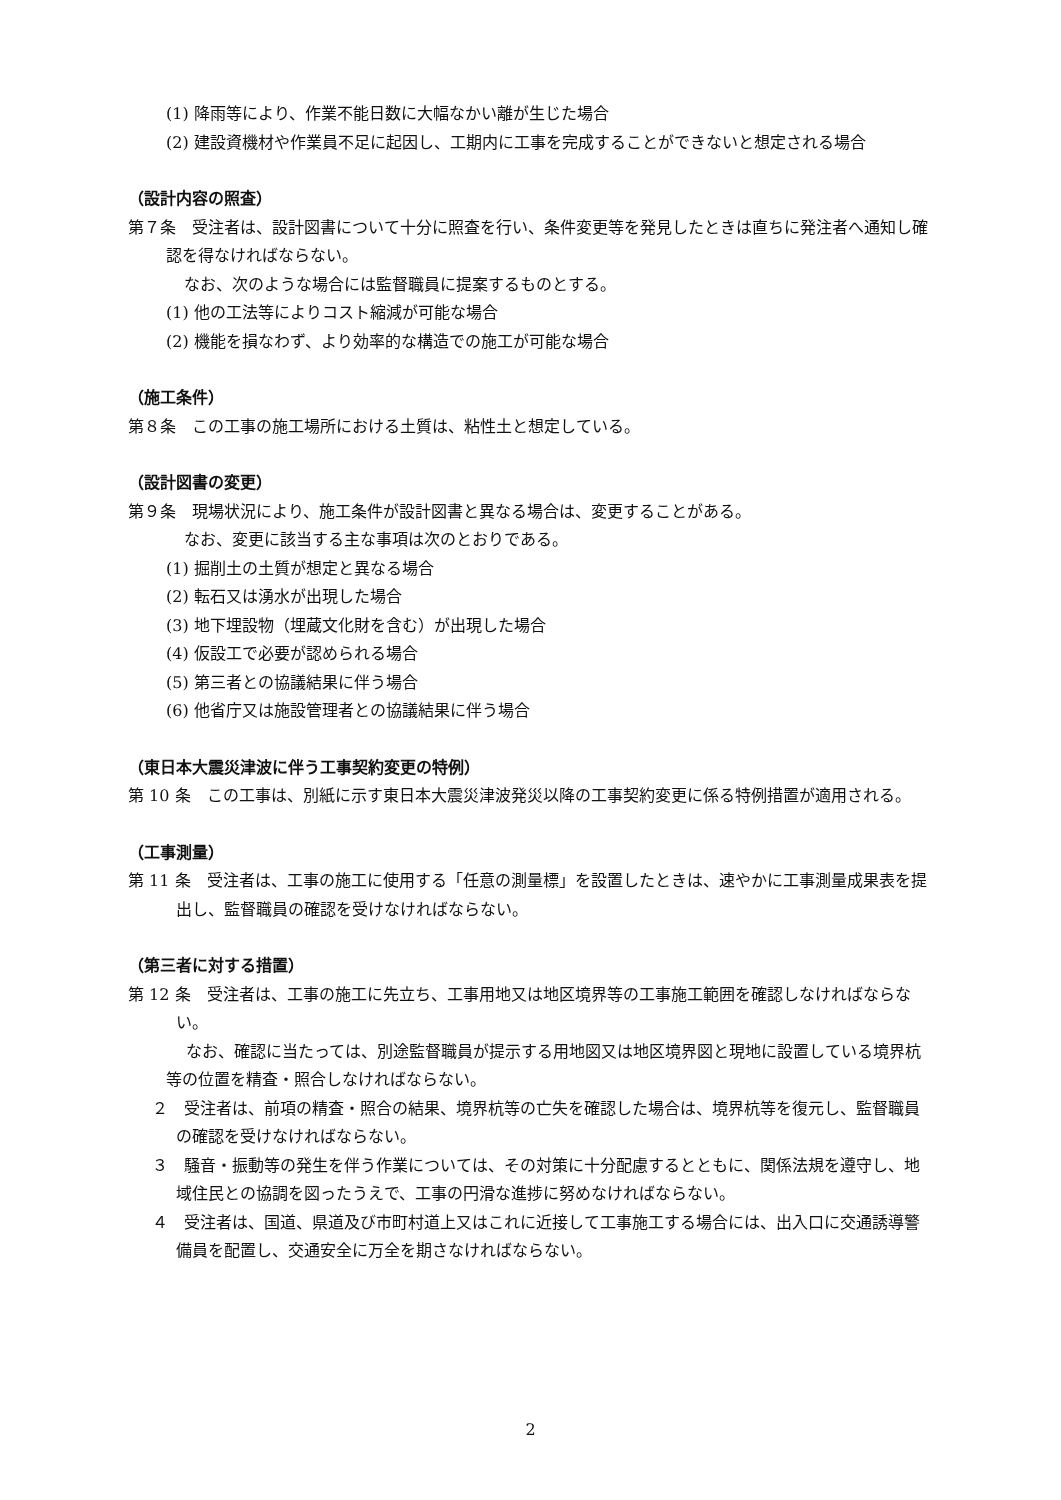(1) 降雨等により、作業不能日数に大幅なかい離が生じた場合
(2) 建設資機材や作業員不足に起因し、工期内に工事を完成することができないと想定される場合
（設計内容の照査）
第７条　受注者は、設計図書について十分に照査を行い、条件変更等を発見したときは直ちに発注者へ通知し確認を得なければならない。
なお、次のような場合には監督職員に提案するものとする。
(1) 他の工法等によりコスト縮減が可能な場合
(2) 機能を損なわず、より効率的な構造での施工が可能な場合
（施工条件）
第８条　この工事の施工場所における土質は、粘性土と想定している。
（設計図書の変更）
第９条　現場状況により、施工条件が設計図書と異なる場合は、変更することがある。
なお、変更に該当する主な事項は次のとおりである。
(1) 掘削土の土質が想定と異なる場合
(2) 転石又は湧水が出現した場合
(3) 地下埋設物（埋蔵文化財を含む）が出現した場合
(4) 仮設工で必要が認められる場合
(5) 第三者との協議結果に伴う場合
(6) 他省庁又は施設管理者との協議結果に伴う場合
（東日本大震災津波に伴う工事契約変更の特例）
第 10 条　この工事は、別紙に示す東日本大震災津波発災以降の工事契約変更に係る特例措置が適用される。
（工事測量）
第 11 条　受注者は、工事の施工に使用する「任意の測量標」を設置したときは、速やかに工事測量成果表を提出し、監督職員の確認を受けなければならない。
（第三者に対する措置）
第 12 条　受注者は、工事の施工に先立ち、工事用地又は地区境界等の工事施工範囲を確認しなければならない。
なお、確認に当たっては、別途監督職員が提示する用地図又は地区境界図と現地に設置している境界杭等の位置を精査・照合しなければならない。
２　受注者は、前項の精査・照合の結果、境界杭等の亡失を確認した場合は、境界杭等を復元し、監督職員の確認を受けなければならない。
３　騒音・振動等の発生を伴う作業については、その対策に十分配慮するとともに、関係法規を遵守し、地域住民との協調を図ったうえで、工事の円滑な進捗に努めなければならない。
４　受注者は、国道、県道及び市町村道上又はこれに近接して工事施工する場合には、出入口に交通誘導警備員を配置し、交通安全に万全を期さなければならない。
2